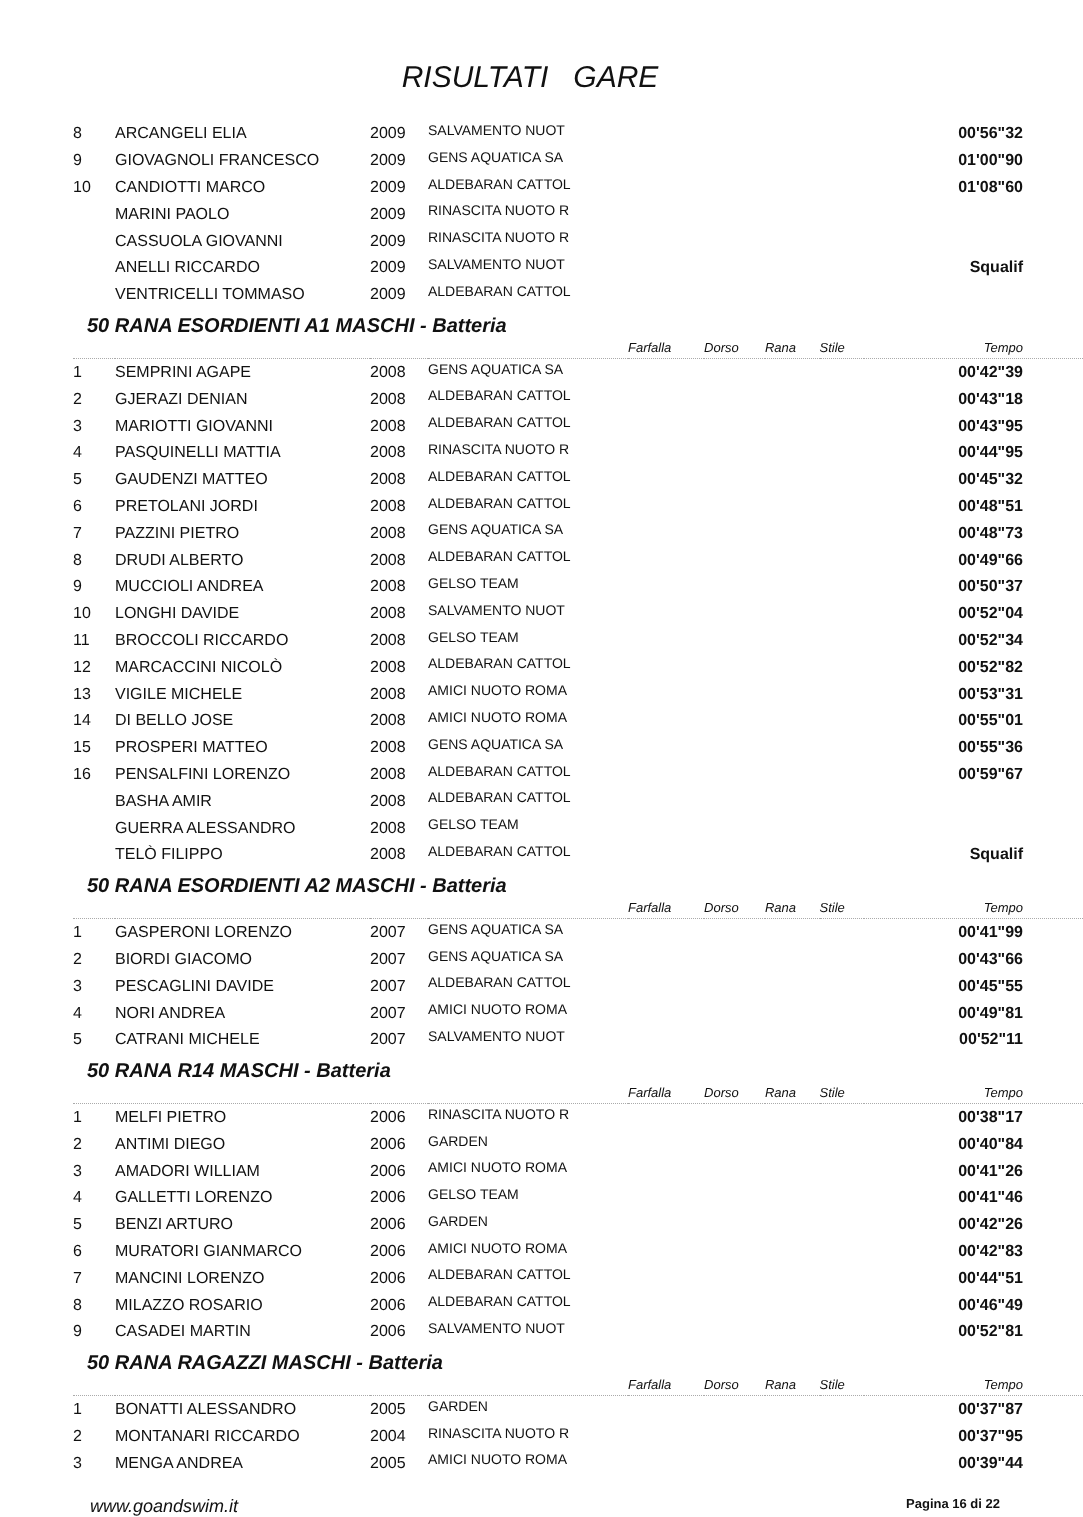RISULTATI GARE
| 8 | ARCANGELI ELIA | 2009 | SALVAMENTO NUOT | | 00'56"32 |
| 9 | GIOVAGNOLI FRANCESCO | 2009 | GENS AQUATICA SA | | 01'00"90 |
| 10 | CANDIOTTI MARCO | 2009 | ALDEBARAN CATTOL | | 01'08"60 |
| | MARINI PAOLO | 2009 | RINASCITA NUOTO R | | |
| | CASSUOLA GIOVANNI | 2009 | RINASCITA NUOTO R | | |
| | ANELLI RICCARDO | 2009 | SALVAMENTO NUOT | | Squalif |
| | VENTRICELLI TOMMASO | 2009 | ALDEBARAN CATTOL | | |
50 RANA ESORDIENTI A1 MASCHI - Batteria
| | | | | Farfalla | Dorso | Rana | Stile | Tempo |
| 1 | SEMPRINI AGAPE | 2008 | GENS AQUATICA SA | | | | | 00'42"39 |
| 2 | GJERAZI DENIAN | 2008 | ALDEBARAN CATTOL | | | | | 00'43"18 |
| 3 | MARIOTTI GIOVANNI | 2008 | ALDEBARAN CATTOL | | | | | 00'43"95 |
| 4 | PASQUINELLI MATTIA | 2008 | RINASCITA NUOTO R | | | | | 00'44"95 |
| 5 | GAUDENZI MATTEO | 2008 | ALDEBARAN CATTOL | | | | | 00'45"32 |
| 6 | PRETOLANI JORDI | 2008 | ALDEBARAN CATTOL | | | | | 00'48"51 |
| 7 | PAZZINI PIETRO | 2008 | GENS AQUATICA SA | | | | | 00'48"73 |
| 8 | DRUDI ALBERTO | 2008 | ALDEBARAN CATTOL | | | | | 00'49"66 |
| 9 | MUCCIOLI ANDREA | 2008 | GELSO TEAM | | | | | 00'50"37 |
| 10 | LONGHI DAVIDE | 2008 | SALVAMENTO NUOT | | | | | 00'52"04 |
| 11 | BROCCOLI RICCARDO | 2008 | GELSO TEAM | | | | | 00'52"34 |
| 12 | MARCACCINI NICOLÒ | 2008 | ALDEBARAN CATTOL | | | | | 00'52"82 |
| 13 | VIGILE MICHELE | 2008 | AMICI NUOTO ROMA | | | | | 00'53"31 |
| 14 | DI BELLO JOSE | 2008 | AMICI NUOTO ROMA | | | | | 00'55"01 |
| 15 | PROSPERI MATTEO | 2008 | GENS AQUATICA SA | | | | | 00'55"36 |
| 16 | PENSALFINI LORENZO | 2008 | ALDEBARAN CATTOL | | | | | 00'59"67 |
| | BASHA AMIR | 2008 | ALDEBARAN CATTOL | | | | | |
| | GUERRA ALESSANDRO | 2008 | GELSO TEAM | | | | | |
| | TELÒ FILIPPO | 2008 | ALDEBARAN CATTOL | | | | | Squalif |
50 RANA ESORDIENTI A2 MASCHI - Batteria
| | | | | Farfalla | Dorso | Rana | Stile | Tempo |
| 1 | GASPERONI LORENZO | 2007 | GENS AQUATICA SA | | | | | 00'41"99 |
| 2 | BIORDI GIACOMO | 2007 | GENS AQUATICA SA | | | | | 00'43"66 |
| 3 | PESCAGLINI DAVIDE | 2007 | ALDEBARAN CATTOL | | | | | 00'45"55 |
| 4 | NORI ANDREA | 2007 | AMICI NUOTO ROMA | | | | | 00'49"81 |
| 5 | CATRANI MICHELE | 2007 | SALVAMENTO NUOT | | | | | 00'52"11 |
50 RANA R14 MASCHI - Batteria
| | | | | Farfalla | Dorso | Rana | Stile | Tempo |
| 1 | MELFI PIETRO | 2006 | RINASCITA NUOTO R | | | | | 00'38"17 |
| 2 | ANTIMI DIEGO | 2006 | GARDEN | | | | | 00'40"84 |
| 3 | AMADORI WILLIAM | 2006 | AMICI NUOTO ROMA | | | | | 00'41"26 |
| 4 | GALLETTI LORENZO | 2006 | GELSO TEAM | | | | | 00'41"46 |
| 5 | BENZI ARTURO | 2006 | GARDEN | | | | | 00'42"26 |
| 6 | MURATORI GIANMARCO | 2006 | AMICI NUOTO ROMA | | | | | 00'42"83 |
| 7 | MANCINI LORENZO | 2006 | ALDEBARAN CATTOL | | | | | 00'44"51 |
| 8 | MILAZZO ROSARIO | 2006 | ALDEBARAN CATTOL | | | | | 00'46"49 |
| 9 | CASADEI MARTIN | 2006 | SALVAMENTO NUOT | | | | | 00'52"81 |
50 RANA RAGAZZI MASCHI - Batteria
| | | | | Farfalla | Dorso | Rana | Stile | Tempo |
| 1 | BONATTI ALESSANDRO | 2005 | GARDEN | | | | | 00'37"87 |
| 2 | MONTANARI RICCARDO | 2004 | RINASCITA NUOTO R | | | | | 00'37"95 |
| 3 | MENGA ANDREA | 2005 | AMICI NUOTO ROMA | | | | | 00'39"44 |
www.goandswim.it Pagina 16 di 22